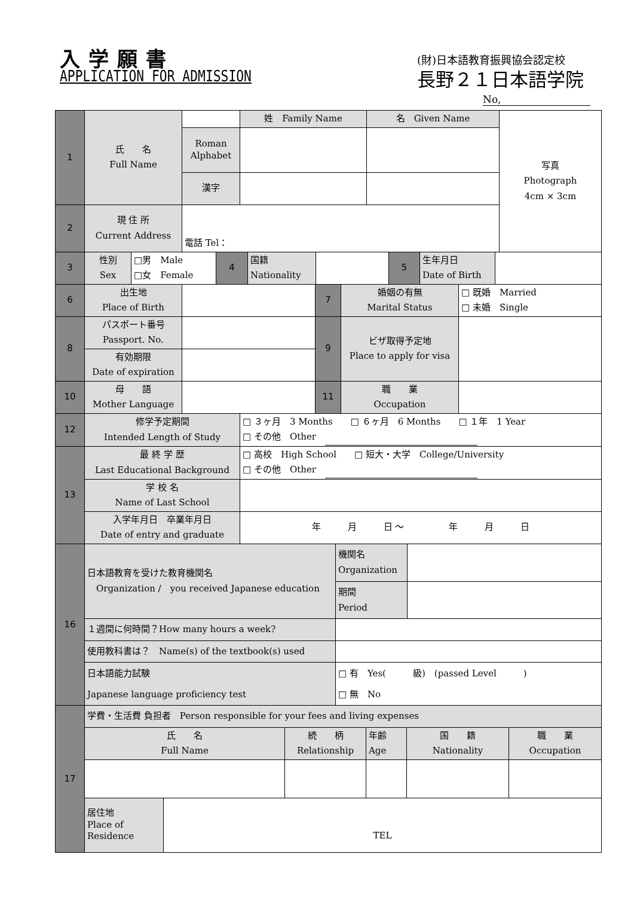入学願書
APPLICATION FOR ADMISSION
(財)日本語教育振興協会認定校
長野２１日本語学院
No,
| 1 | 氏 名 Full Name | | 姓 Family Name | 名 Given Name | 写真 Photograph 4cm × 3cm |
| | | Roman Alphabet | | | |
| | | 漢字 | | | |
| 2 | 現 住 所 Current Address | 電話 Tel： | | | |
| 3 | 性別 Sex | □男 Male □女 Female | 4 | 国籍 Nationality | | 5 | 生年月日 Date of Birth | |
| 6 | 出生地 Place of Birth | | 7 | 婚姻の有無 Marital Status | □ 既婚 Married □ 未婚 Single |
| 8 | パスポート番号 Passport. No. | | 9 | ビザ取得予定地 Place to apply for visa | |
| | 有効期限 Date of expiration | | | | |
| 10 | 母 語 Mother Language | | 11 | 職 業 Occupation | |
| 12 | 修学予定期間 Intended Length of Study | □ ３ヶ月 3 Months □ ６ヶ月 6 Months □ １年 1 Year □ その他 Other |
| 13 | 最 終 学 歴 Last Educational Background | □ 高校 High School □ 短大・大学 College/University □ その他 Other |
| | 学 校 名 Name of Last School | |
| | 入学年月日 卒業年月日 Date of entry and graduate | 年 月 日 ～ 年 月 日 |
| 16 | 日本語教育を受けた教育機関名 Organization / you received Japanese education | 機関名 Organization | |
| | | 期間 Period | |
| | １週間に何時間？How many hours a week? | | |
| | 使用教科書は？ Name(s) of the textbook(s) used | | |
| | 日本語能力試験 Japanese language proficiency test | □ 有 Yes( 級) (passed Level ) □ 無 No | |
| 17 | 学費・生活費 負担者 Person responsible for your fees and living expenses | | | | | |
| | 氏 名 Full Name | | 続 柄 Relationship | 年齢 Age | 国 籍 Nationality | 職 業 Occupation |
| | 居住地 Place of Residence | TEL | | | | |